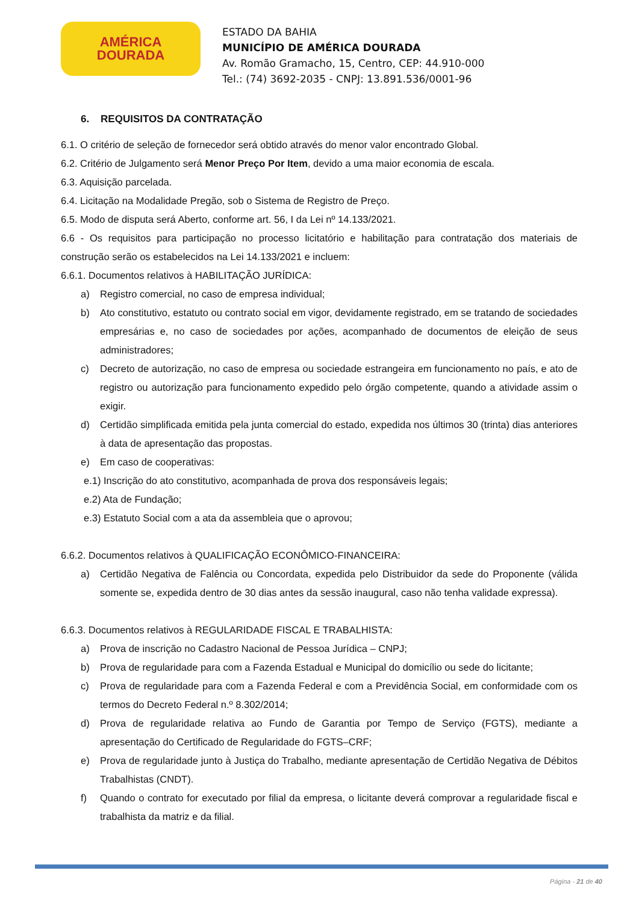AMÉRICA
DOURADA
ESTADO DA BAHIA
MUNICÍPIO DE AMÉRICA DOURADA
Av. Romão Gramacho, 15, Centro, CEP: 44.910-000
Tel.: (74) 3692-2035 - CNPJ: 13.891.536/0001-96
6. REQUISITOS DA CONTRATAÇÃO
6.1. O critério de seleção de fornecedor será obtido através do menor valor encontrado Global.
6.2. Critério de Julgamento será Menor Preço Por Item, devido a uma maior economia de escala.
6.3. Aquisição parcelada.
6.4. Licitação na Modalidade Pregão, sob o Sistema de Registro de Preço.
6.5. Modo de disputa será Aberto, conforme art. 56, I da Lei nº 14.133/2021.
6.6 - Os requisitos para participação no processo licitatório e habilitação para contratação dos materiais de construção serão os estabelecidos na Lei 14.133/2021 e incluem:
6.6.1. Documentos relativos à HABILITAÇÃO JURÍDICA:
a) Registro comercial, no caso de empresa individual;
b) Ato constitutivo, estatuto ou contrato social em vigor, devidamente registrado, em se tratando de sociedades empresárias e, no caso de sociedades por ações, acompanhado de documentos de eleição de seus administradores;
c) Decreto de autorização, no caso de empresa ou sociedade estrangeira em funcionamento no país, e ato de registro ou autorização para funcionamento expedido pelo órgão competente, quando a atividade assim o exigir.
d) Certidão simplificada emitida pela junta comercial do estado, expedida nos últimos 30 (trinta) dias anteriores à data de apresentação das propostas.
e) Em caso de cooperativas:
e.1) Inscrição do ato constitutivo, acompanhada de prova dos responsáveis legais;
e.2) Ata de Fundação;
e.3) Estatuto Social com a ata da assembleia que o aprovou;
6.6.2. Documentos relativos à QUALIFICAÇÃO ECONÔMICO-FINANCEIRA:
a) Certidão Negativa de Falência ou Concordata, expedida pelo Distribuidor da sede do Proponente (válida somente se, expedida dentro de 30 dias antes da sessão inaugural, caso não tenha validade expressa).
6.6.3. Documentos relativos à REGULARIDADE FISCAL E TRABALHISTA:
a) Prova de inscrição no Cadastro Nacional de Pessoa Jurídica – CNPJ;
b) Prova de regularidade para com a Fazenda Estadual e Municipal do domicílio ou sede do licitante;
c) Prova de regularidade para com a Fazenda Federal e com a Previdência Social, em conformidade com os termos do Decreto Federal n.º 8.302/2014;
d) Prova de regularidade relativa ao Fundo de Garantia por Tempo de Serviço (FGTS), mediante a apresentação do Certificado de Regularidade do FGTS–CRF;
e) Prova de regularidade junto à Justiça do Trabalho, mediante apresentação de Certidão Negativa de Débitos Trabalhistas (CNDT).
f) Quando o contrato for executado por filial da empresa, o licitante deverá comprovar a regularidade fiscal e trabalhista da matriz e da filial.
Página - 21 de 40